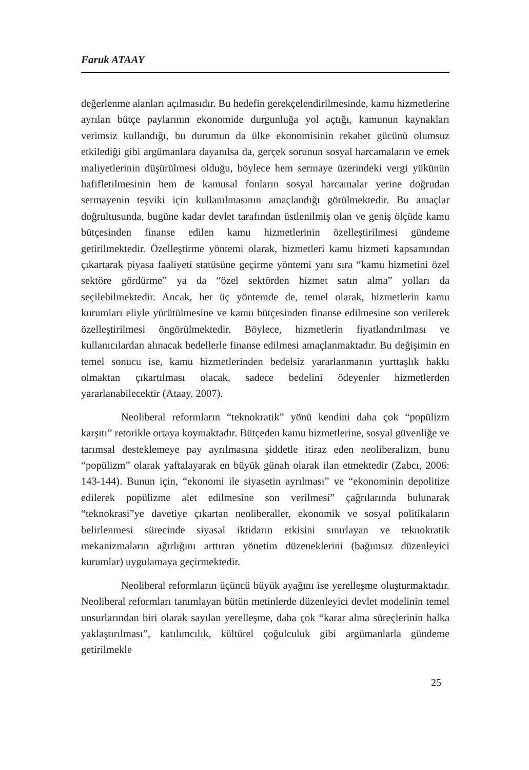Faruk ATAAY
değerlenme alanları açılmasıdır. Bu hedefin gerekçelendirilmesinde, kamu hizmetlerine ayrılan bütçe paylarının ekonomide durgunluğa yol açtığı, kamunun kaynakları verimsiz kullandığı, bu durumun da ülke ekonomisinin rekabet gücünü olumsuz etkilediği gibi argümanlara dayanılsa da, gerçek sorunun sosyal harcamaların ve emek maliyetlerinin düşürülmesi olduğu, böylece hem sermaye üzerindeki vergi yükünün hafifletilmesinin hem de kamusal fonların sosyal harcamalar yerine doğrudan sermayenin teşviki için kullanılmasının amaçlandığı görülmektedir. Bu amaçlar doğrultusunda, bugüne kadar devlet tarafından üstlenilmiş olan ve geniş ölçüde kamu bütçesinden finanse edilen kamu hizmetlerinin özelleştirilmesi gündeme getirilmektedir. Özelleştirme yöntemi olarak, hizmetleri kamu hizmeti kapsamından çıkartarak piyasa faaliyeti statüsüne geçirme yöntemi yanı sıra “kamu hizmetini özel sektöre gördürme” ya da “özel sektörden hizmet satın alma” yolları da seçilebilmektedir. Ancak, her üç yöntemde de, temel olarak, hizmetlerin kamu kurumları eliyle yürütülmesine ve kamu bütçesinden finanse edilmesine son verilerek özelleştirilmesi öngörülmektedir. Böylece, hizmetlerin fiyatlandırılması ve kullanıcılardan alınacak bedellerle finanse edilmesi amaçlanmaktadır. Bu değişimin en temel sonucu ise, kamu hizmetlerinden bedelsiz yararlanmanın yurttaşlık hakkı olmaktan çıkartılması olacak, sadece bedelini ödeyenler hizmetlerden yararlanabilecektir (Ataay, 2007).
Neoliberal reformların “teknokratik” yönü kendini daha çok “popülizm karşıtı” retorikle ortaya koymaktadır. Bütçeden kamu hizmetlerine, sosyal güvenliğe ve tarımsal desteklemeye pay ayrılmasına şiddetle itiraz eden neoliberalizm, bunu “popülizm” olarak yaftalayarak en büyük günah olarak ilan etmektedir (Zabcı, 2006: 143-144). Bunun için, “ekonomi ile siyasetin ayrılması” ve “ekonominin depolitize edilerek popülizme alet edilmesine son verilmesi” çağrılarında bulunarak “teknokrasi”ye davetiye çıkartan neoliberaller, ekonomik ve sosyal politikaların belirlenmesi sürecinde siyasal iktidarın etkisini sınırlayan ve teknokratik mekanizmaların ağırlığını arttıran yönetim düzeneklerini (bağımsız düzenleyici kurumlar) uygulamaya geçirmektedir.
Neoliberal reformların üçüncü büyük ayağını ise yerelleşme oluşturmaktadır. Neoliberal reformları tanımlayan bütün metinlerde düzenleyici devlet modelinin temel unsurlarından biri olarak sayılan yerelleşme, daha çok “karar alma süreçlerinin halka yaklaştırılması”, katılımcılık, kültürel çoğulculuk gibi argümanlarla gündeme getirilmekle
25